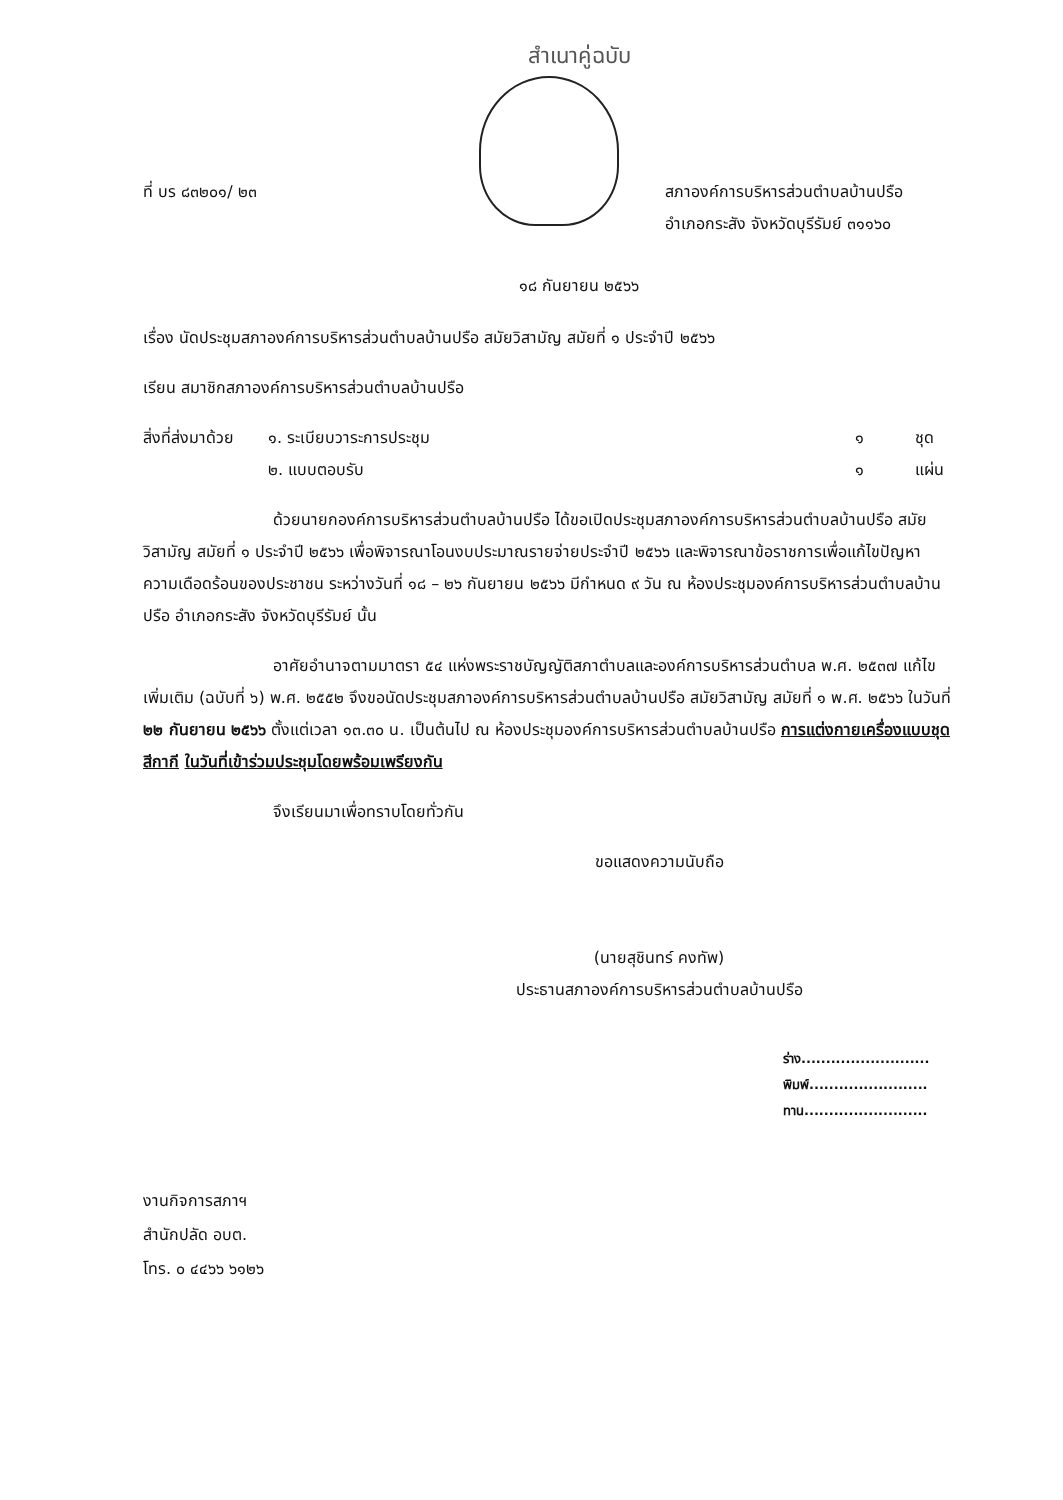สำเนาคู่ฉบับ
ที่ บร ๘๓๒๐๑/ ๒๓ สภาองค์การบริหารส่วนตำบลบ้านปรือ
อำเภอกระสัง จังหวัดบุรีรัมย์ ๓๑๑๖๐
๑๘ กันยายน ๒๕๖๖
เรื่อง นัดประชุมสภาองค์การบริหารส่วนตำบลบ้านปรือ สมัยวิสามัญ สมัยที่ ๑ ประจำปี ๒๕๖๖
เรียน สมาชิกสภาองค์การบริหารส่วนตำบลบ้านปรือ
| สิ่งที่ส่งมาด้วย | ๑. ระเบียบวาระการประชุม | ๑ | ชุด |
| | ๒. แบบตอบรับ | ๑ | แผ่น |
ด้วยนายกองค์การบริหารส่วนตำบลบ้านปรือ ได้ขอเปิดประชุมสภาองค์การบริหารส่วนตำบลบ้านปรือ สมัยวิสามัญ สมัยที่ ๑ ประจำปี ๒๕๖๖ เพื่อพิจารณาโอนงบประมาณรายจ่ายประจำปี ๒๕๖๖ และพิจารณาข้อราชการเพื่อแก้ไขปัญหาความเดือดร้อนของประชาชน ระหว่างวันที่ ๑๘ – ๒๖ กันยายน ๒๕๖๖ มีกำหนด ๙ วัน ณ ห้องประชุมองค์การบริหารส่วนตำบลบ้านปรือ อำเภอกระสัง จังหวัดบุรีรัมย์ นั้น
อาศัยอำนาจตามมาตรา ๕๔ แห่งพระราชบัญญัติสภาตำบลและองค์การบริหารส่วนตำบล พ.ศ. ๒๕๓๗ แก้ไขเพิ่มเติม (ฉบับที่ ๖) พ.ศ. ๒๕๕๒ จึงขอนัดประชุมสภาองค์การบริหารส่วนตำบลบ้านปรือ สมัยวิสามัญ สมัยที่ ๑ พ.ศ. ๒๕๖๖ ในวันที่ ๒๒ กันยายน ๒๕๖๖ ตั้งแต่เวลา ๑๓.๓๐ น. เป็นต้นไป ณ ห้องประชุมองค์การบริหารส่วนตำบลบ้านปรือ การแต่งกายเครื่องแบบชุดสีกากี ในวันที่เข้าร่วมประชุมโดยพร้อมเพรียงกัน
จึงเรียนมาเพื่อทราบโดยทั่วกัน
ขอแสดงความนับถือ
(นายสุชินทร์ คงทัพ)
ประธานสภาองค์การบริหารส่วนตำบลบ้านปรือ
ร่าง..........................
พิมพ์........................
ทาน.........................
งานกิจการสภาฯ
สำนักปลัด อบต.
โทร. ๐ ๔๔๖๖ ๖๑๒๖